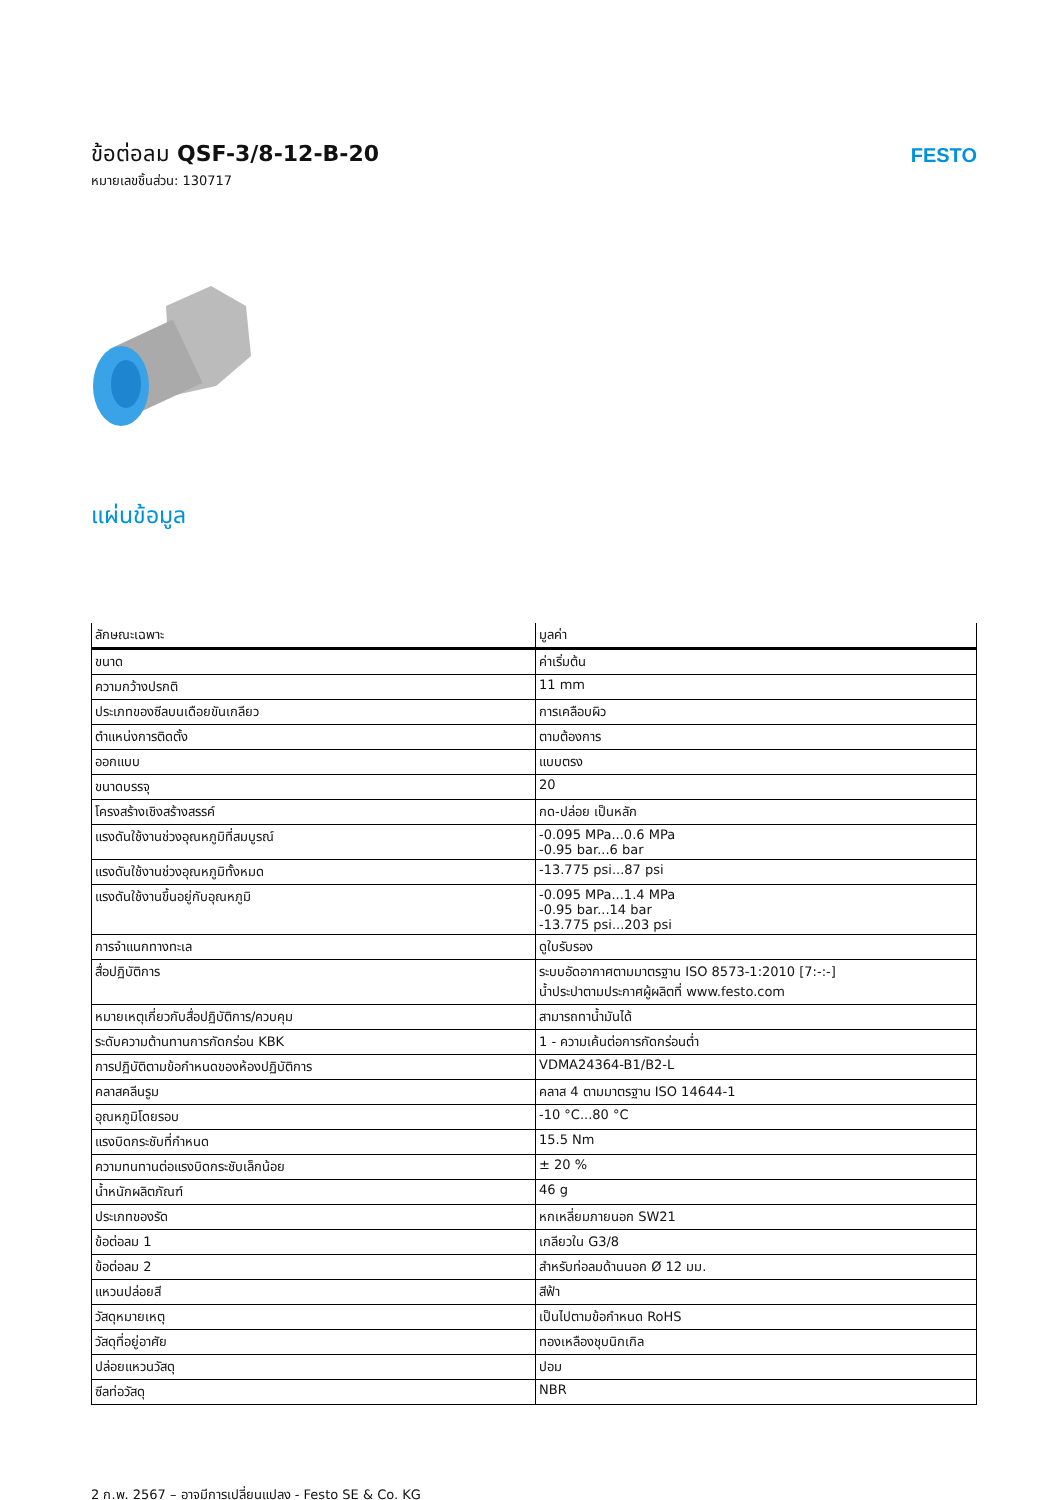ข้อต่อลม QSF-3/8-12-B-20
หมายเลขชิ้นส่วน: 130717
FESTO
แผ่นข้อมูล
| ลักษณะเฉพาะ | มูลค่า |
| --- | --- |
| ขนาด | ค่าเริ่มต้น |
| ความกว้างปรกติ | 11 mm |
| ประเภทของซีลบนเดือยขันเกลียว | การเคลือบผิว |
| ตำแหน่งการติดตั้ง | ตามต้องการ |
| ออกแบบ | แบบตรง |
| ขนาดบรรจุ | 20 |
| โครงสร้างเชิงสร้างสรรค์ | กด-ปล่อย เป็นหลัก |
| แรงดันใช้งานช่วงอุณหภูมิที่สมบูรณ์ | -0.095 MPa...0.6 MPa -0.95 bar...6 bar |
| แรงดันใช้งานช่วงอุณหภูมิทั้งหมด | -13.775 psi...87 psi |
| แรงดันใช้งานขึ้นอยู่กับอุณหภูมิ | -0.095 MPa...1.4 MPa -0.95 bar...14 bar -13.775 psi...203 psi |
| การจำแนกทางทะเล | ดูใบรับรอง |
| สื่อปฏิบัติการ | ระบบอัดอากาศตามมาตรฐาน ISO 8573-1:2010 [7:-:-] น้ำประปาตามประกาศผู้ผลิตที่ www.festo.com |
| หมายเหตุเกี่ยวกับสื่อปฏิบัติการ/ควบคุม | สามารถทาน้ำมันได้ |
| ระดับความต้านทานการกัดกร่อน KBK | 1 - ความเค้นต่อการกัดกร่อนต่ำ |
| การปฏิบัติตามข้อกำหนดของห้องปฏิบัติการ | VDMA24364-B1/B2-L |
| คลาสคลีนรูม | คลาส 4 ตามมาตรฐาน ISO 14644-1 |
| อุณหภูมิโดยรอบ | -10 °C...80 °C |
| แรงบิดกระชับที่กำหนด | 15.5 Nm |
| ความทนทานต่อแรงบิดกระชับเล็กน้อย | ± 20 % |
| น้ำหนักผลิตภัณฑ์ | 46 g |
| ประเภทของรัด | หกเหลี่ยมภายนอก SW21 |
| ข้อต่อลม 1 | เกลียวใน G3/8 |
| ข้อต่อลม 2 | สำหรับท่อลมด้านนอก Ø 12 มม. |
| แหวนปล่อยสี | สีฟ้า |
| วัสดุหมายเหตุ | เป็นไปตามข้อกำหนด RoHS |
| วัสดุที่อยู่อาศัย | ทองเหลืองชุบนิกเกิล |
| ปล่อยแหวนวัสดุ | ปอม |
| ซีลท่อวัสดุ | NBR |
2 ก.พ. 2567 – อาจมีการเปลี่ยนแปลง - Festo SE & Co. KG